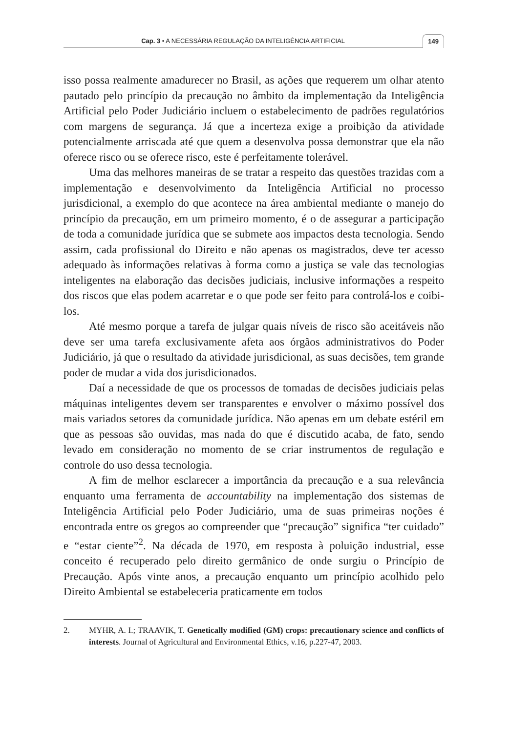Cap. 3 • A NECESSÁRIA REGULAÇÃO DA INTELIGÊNCIA ARTIFICIAL 149
isso possa realmente amadurecer no Brasil, as ações que requerem um olhar atento pautado pelo princípio da precaução no âmbito da implementação da Inteligência Artificial pelo Poder Judiciário incluem o estabelecimento de padrões regulatórios com margens de segurança. Já que a incerteza exige a proibição da atividade potencialmente arriscada até que quem a desenvolva possa demonstrar que ela não oferece risco ou se oferece risco, este é perfeitamente tolerável.
Uma das melhores maneiras de se tratar a respeito das questões trazidas com a implementação e desenvolvimento da Inteligência Artificial no processo jurisdicional, a exemplo do que acontece na área ambiental mediante o manejo do princípio da precaução, em um primeiro momento, é o de assegurar a participação de toda a comunidade jurídica que se submete aos impactos desta tecnologia. Sendo assim, cada profissional do Direito e não apenas os magistrados, deve ter acesso adequado às informações relativas à forma como a justiça se vale das tecnologias inteligentes na elaboração das decisões judiciais, inclusive informações a respeito dos riscos que elas podem acarretar e o que pode ser feito para controlá-los e coibi-los.
Até mesmo porque a tarefa de julgar quais níveis de risco são aceitáveis não deve ser uma tarefa exclusivamente afeta aos órgãos administrativos do Poder Judiciário, já que o resultado da atividade jurisdicional, as suas decisões, tem grande poder de mudar a vida dos jurisdicionados.
Daí a necessidade de que os processos de tomadas de decisões judiciais pelas máquinas inteligentes devem ser transparentes e envolver o máximo possível dos mais variados setores da comunidade jurídica. Não apenas em um debate estéril em que as pessoas são ouvidas, mas nada do que é discutido acaba, de fato, sendo levado em consideração no momento de se criar instrumentos de regulação e controle do uso dessa tecnologia.
A fim de melhor esclarecer a importância da precaução e a sua relevância enquanto uma ferramenta de accountability na implementação dos sistemas de Inteligência Artificial pelo Poder Judiciário, uma de suas primeiras noções é encontrada entre os gregos ao compreender que “precaução” significa “ter cuidado” e “estar ciente”<sup>2</sup>. Na década de 1970, em resposta à poluição industrial, esse conceito é recuperado pelo direito germânico de onde surgiu o Princípio de Precaução. Após vinte anos, a precaução enquanto um princípio acolhido pelo Direito Ambiental se estabeleceria praticamente em todos
2. MYHR, A. I.; TRAAVIK, T. Genetically modified (GM) crops: precautionary science and conflicts of interests. Journal of Agricultural and Environmental Ethics, v.16, p.227-47, 2003.